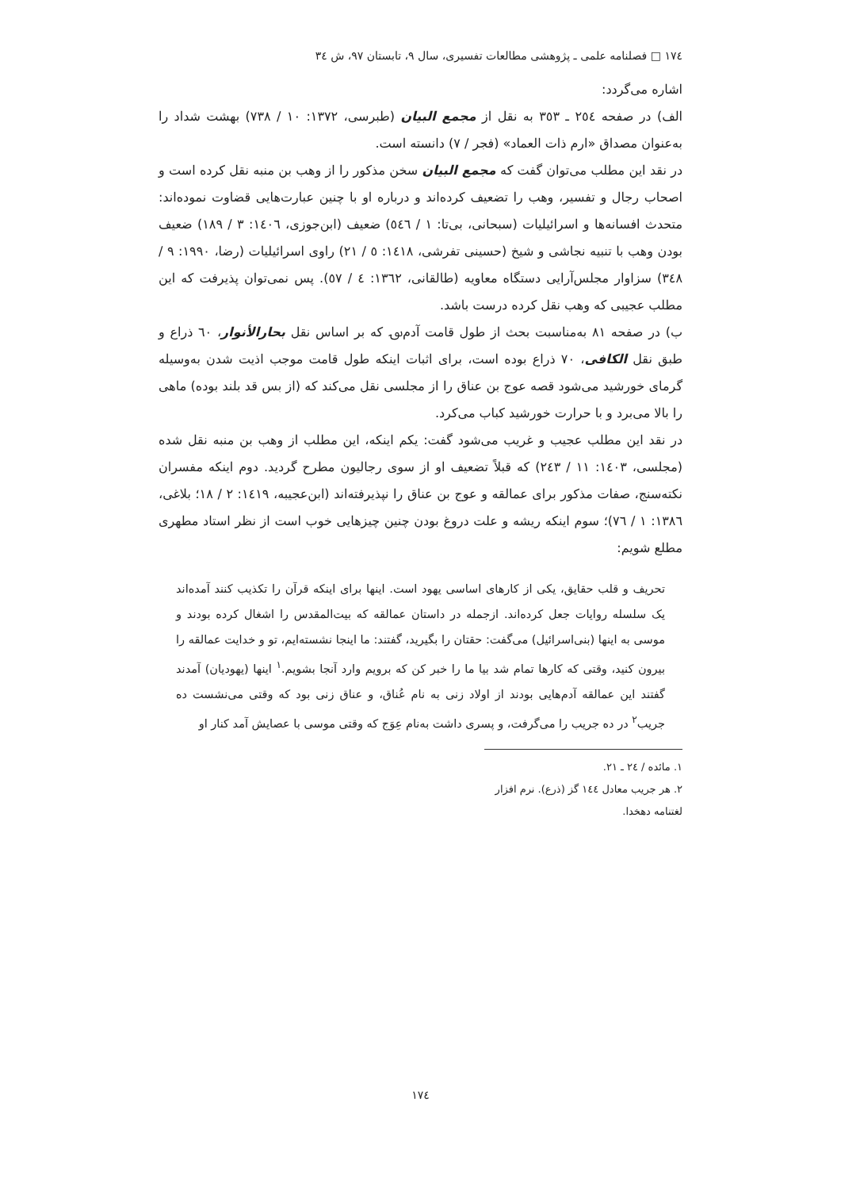١٧٤ □ فصلنامه علمی ـ پژوهشی مطالعات تفسیری، سال ۹، تابستان ۹۷، ش ٣٤
اشاره می‌گردد:
الف) در صفحه ٢٥٤ ـ ٣٥٣ به نقل از مجمع البیان (طبرسی، ١٣٧٢: ١٠ / ٧٣٨) بهشت شداد را به‌عنوان مصداق «ارم ذات العماد» (فجر / ٧) دانسته است.
در نقد این مطلب می‌توان گفت که مجمع البیان سخن مذکور را از وهب بن منبه نقل کرده است و اصحاب رجال و تفسیر، وهب را تضعیف کرده‌اند و درباره او با چنین عبارت‌هایی قضاوت نموده‌اند: متحدث افسانه‌ها و اسرائیلیات (سبحانی، بی‌تا: ١ / ٥٤٦) ضعیف (ابن‌جوزی، ١٤٠٦: ٣ / ١٨٩) ضعیف بودن وهب با تنبیه نجاشی و شیخ (حسینی تفرشی، ١٤١٨: ٥ / ٢١) راوی اسرائیلیات (رضا، ١٩٩٠: ٩ / ٣٤٨) سزاوار مجلس‌آرایی دستگاه معاویه (طالقانی، ١٣٦٢: ٤ / ٥٧). پس نمی‌توان پذیرفت که این مطلب عجیبی که وهب نقل کرده درست باشد.
ب) در صفحه ٨١ به‌مناسبت بحث از طول قامت آدم‌؈ که بر اساس نقل بحارالأنوار، ٦٠ ذراع و طبق نقل الکافی، ٧٠ ذراع بوده است، برای اثبات اینکه طول قامت موجب اذیت شدن به‌وسیله گرمای خورشید می‌شود قصه عوج بن عناق را از مجلسی نقل می‌کند که (از بس قد بلند بوده) ماهی را بالا می‌برد و با حرارت خورشید کباب می‌کرد.
در نقد این مطلب عجیب و غریب می‌شود گفت: یکم اینکه، این مطلب از وهب بن منبه نقل شده (مجلسی، ١٤٠٣: ١١ / ٢٤٣) که قبلاً تضعیف او از سوی رجالیون مطرح گردید. دوم اینکه مفسران نکته‌سنج، صفات مذکور برای عمالقه و عوج بن عناق را نپذیرفته‌اند (ابن‌عجیبه، ١٤١٩: ٢ / ١٨؛ بلاغی، ١٣٨٦: ١ / ٧٦)؛ سوم اینکه ریشه و علت دروغ بودن چنین چیزهایی خوب است از نظر استاد مطهری مطلع شویم:
تحریف و قلب حقایق، یکی از کارهای اساسی یهود است. اینها برای اینکه قرآن را تکذیب کنند آمده‌اند یک سلسله روایات جعل کرده‌اند. ازجمله در داستان عمالقه که بیت‌المقدس را اشغال کرده بودند و موسی به اینها (بنی‌اسرائیل) می‌گفت: حقتان را بگیرید، گفتند: ما اینجا نشسته‌ایم، تو و خدایت عمالقه را بیرون کنید، وقتی که کارها تمام شد بیا ما را خبر کن که برویم وارد آنجا بشویم.<sup>١</sup> اینها (یهودیان) آمدند گفتند این عمالقه آدم‌هایی بودند از اولاد زنی به نام عُناق، و عناق زنی بود که وقتی می‌نشست ده جریب<sup>٢</sup> در ده جریب را می‌گرفت، و پسری داشت به‌نام عِوَج که وقتی موسی با عصایش آمد کنار او
١. مائده / ٢٤ ـ ٢١.
٢. هر جریب معادل ١٤٤ گز (ذرع). نرم افزار لغتنامه دهخدا.
١٧٤